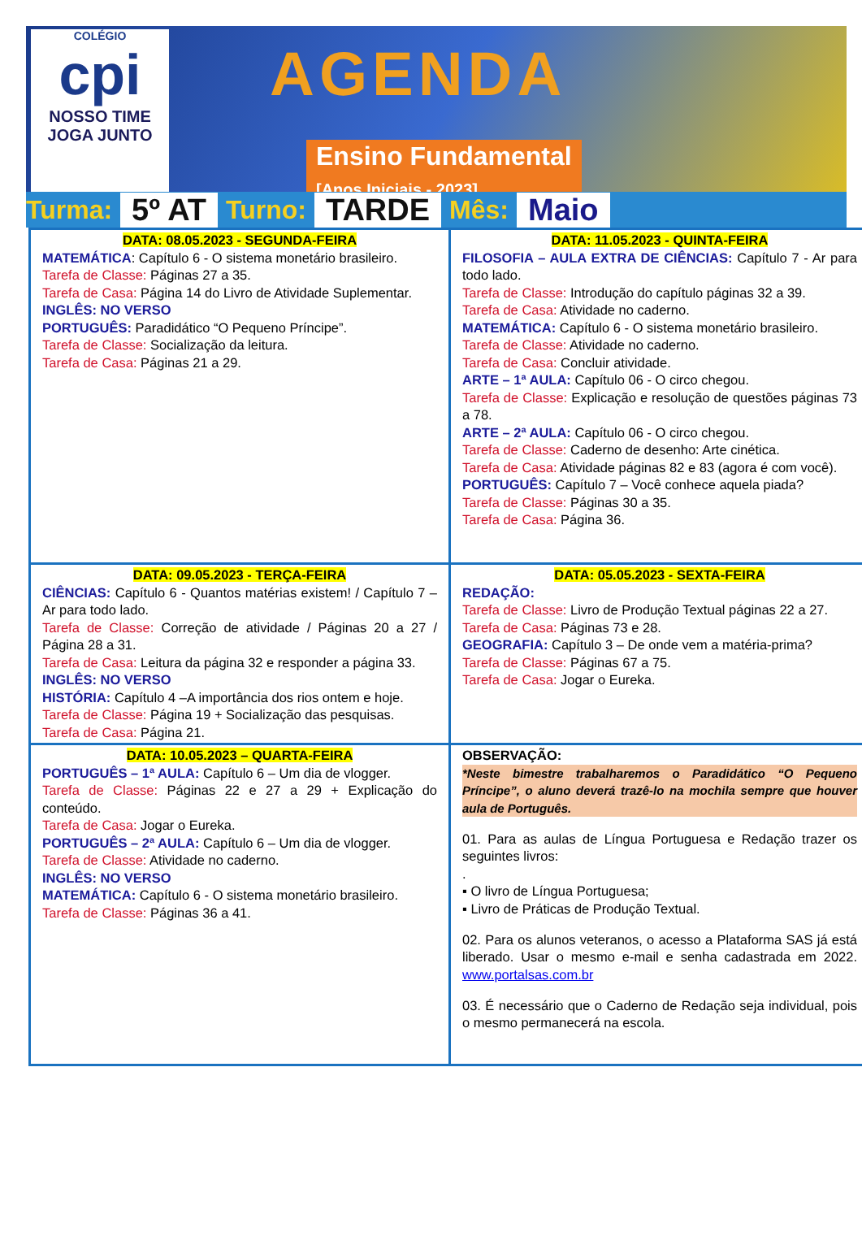COLÉGIO
cpi
NOSSO TIME JOGA JUNTO
AGENDA
Ensino Fundamental
[Anos Iniciais - 2023]
Turma: 5º AT Turno: TARDE Mês: Maio
| DATA: 08.05.2023 - SEGUNDA-FEIRA MATEMÁTICA : Capítulo 6 - O sistema monetário brasileiro. Tarefa de Classe: Páginas 27 a 35. Tarefa de Casa: Página 14 do Livro de Atividade Suplementar. INGLÊS: NO VERSO PORTUGUÊS: Paradidático “O Pequeno Príncipe”. Tarefa de Classe: Socialização da leitura. Tarefa de Casa: Páginas 21 a 29. | DATA: 11.05.2023 - QUINTA-FEIRA FILOSOFIA – AULA EXTRA DE CIÊNCIAS: Capítulo 7 - Ar para todo lado. Tarefa de Classe: Introdução do capítulo páginas 32 a 39. Tarefa de Casa: Atividade no caderno. MATEMÁTICA: Capítulo 6 - O sistema monetário brasileiro. Tarefa de Classe: Atividade no caderno. Tarefa de Casa: Concluir atividade. ARTE – 1ª AULA: Capítulo 06 - O circo chegou. Tarefa de Classe: Explicação e resolução de questões páginas 73 a 78. ARTE – 2ª AULA: Capítulo 06 - O circo chegou. Tarefa de Classe: Caderno de desenho: Arte cinética. Tarefa de Casa: Atividade páginas 82 e 83 (agora é com você). PORTUGUÊS: Capítulo 7 – Você conhece aquela piada? Tarefa de Classe: Páginas 30 a 35. Tarefa de Casa: Página 36. |
| DATA: 09.05.2023 - TERÇA-FEIRA CIÊNCIAS: Capítulo 6 - Quantos matérias existem! / Capítulo 7 – Ar para todo lado. Tarefa de Classe: Correção de atividade / Páginas 20 a 27 / Página 28 a 31. Tarefa de Casa: Leitura da página 32 e responder a página 33. INGLÊS: NO VERSO HISTÓRIA: Capítulo 4 –A importância dos rios ontem e hoje. Tarefa de Classe: Página 19 + Socialização das pesquisas. Tarefa de Casa: Página 21. | DATA: 05.05.2023 - SEXTA-FEIRA REDAÇÃO: Tarefa de Classe: Livro de Produção Textual páginas 22 a 27. Tarefa de Casa: Páginas 73 e 28. GEOGRAFIA: Capítulo 3 – De onde vem a matéria-prima? Tarefa de Classe: Páginas 67 a 75. Tarefa de Casa: Jogar o Eureka. |
| DATA: 10.05.2023 – QUARTA-FEIRA PORTUGUÊS – 1ª AULA: Capítulo 6 – Um dia de vlogger. Tarefa de Classe: Páginas 22 e 27 a 29 + Explicação do conteúdo. Tarefa de Casa: Jogar o Eureka. PORTUGUÊS – 2ª AULA: Capítulo 6 – Um dia de vlogger. Tarefa de Classe: Atividade no caderno. INGLÊS: NO VERSO MATEMÁTICA: Capítulo 6 - O sistema monetário brasileiro. Tarefa de Classe: Páginas 36 a 41. | OBSERVAÇÃO: *Neste bimestre trabalharemos o Paradidático “O Pequeno Príncipe”, o aluno deverá trazê-lo na mochila sempre que houver aula de Português. 01. Para as aulas de Língua Portuguesa e Redação trazer os seguintes livros: . ▪ O livro de Língua Portuguesa; ▪ Livro de Práticas de Produção Textual. 02. Para os alunos veteranos, o acesso a Plataforma SAS já está liberado. Usar o mesmo e-mail e senha cadastrada em 2022. www.portalsas.com.br 03. É necessário que o Caderno de Redação seja individual, pois o mesmo permanecerá na escola. |